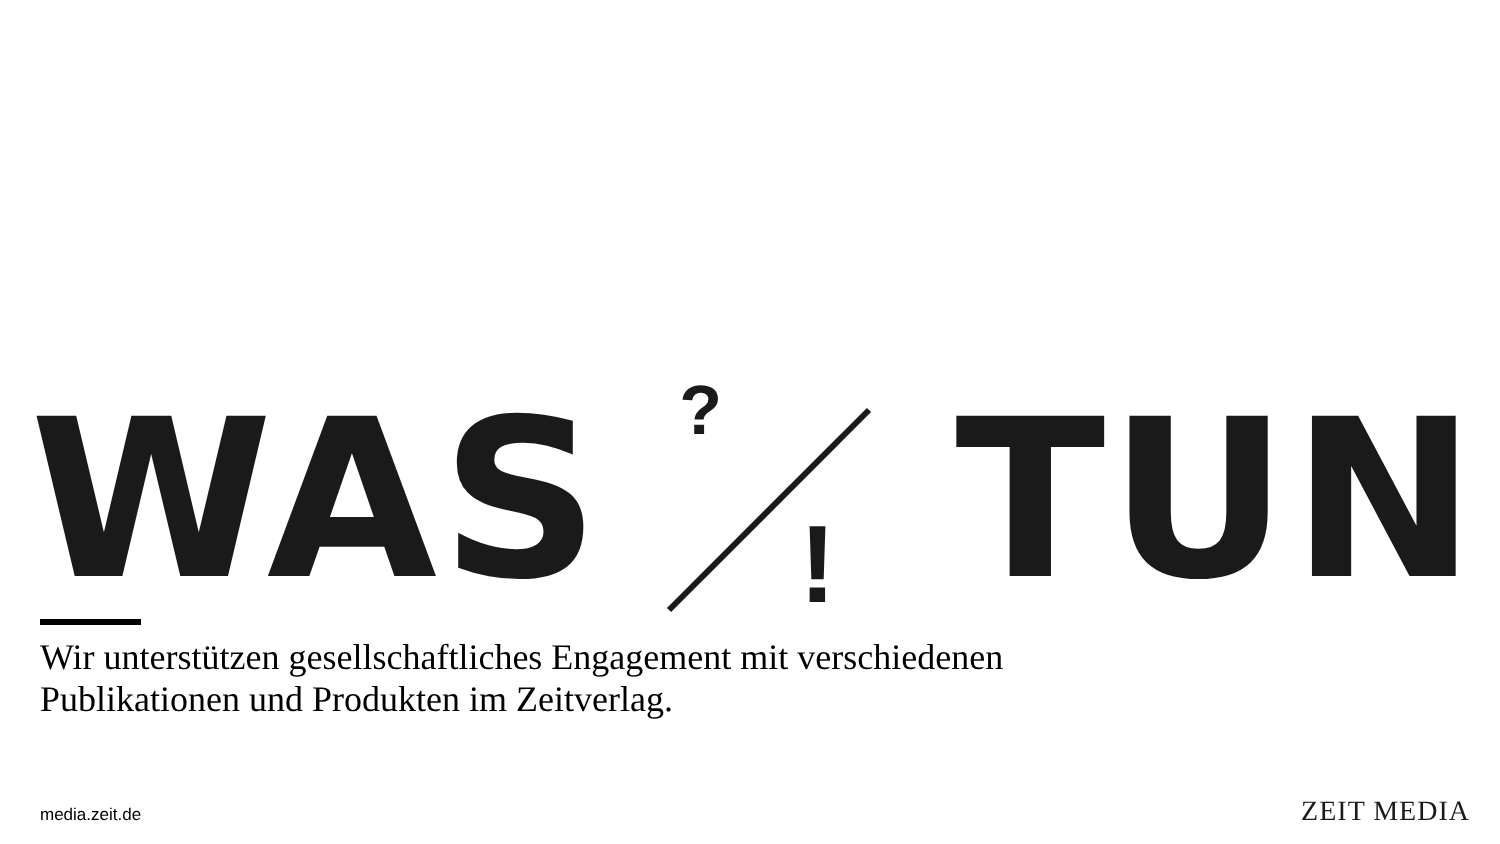WAS
?!
TUN
Wir unterstützen gesellschaftliches Engagement mit verschiedenen
Publikationen und Produkten im Zeitverlag.
media.zeit.de ZEIT MEDIA